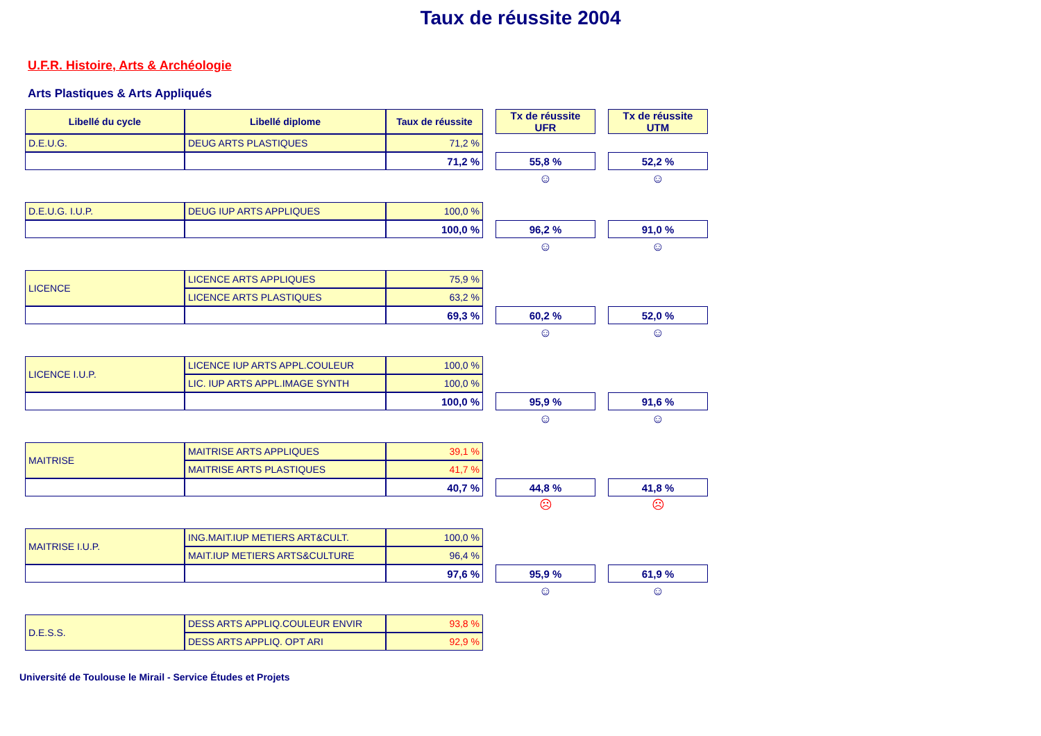Taux de réussite 2004
U.F.R. Histoire, Arts & Archéologie
Arts Plastiques & Arts Appliqués
| Libellé du cycle | Libellé diplome | Taux de réussite | | Tx de réussite UFR | | Tx de réussite UTM |
| D.E.U.G. | DEUG ARTS PLASTIQUES | 71,2 % | | | | |
| | | 71,2 % | | 55,8 % | | 52,2 % |
| | | | | ☺ | | ☺ |
| D.E.U.G. I.U.P. | DEUG IUP ARTS APPLIQUES | 100,0 % | | | | |
| | | 100,0 % | | 96,2 % | | 91,0 % |
| | | | | ☺ | | ☺ |
| LICENCE | LICENCE ARTS APPLIQUES | 75,9 % | | | | |
| | LICENCE ARTS PLASTIQUES | 63,2 % | | | | |
| | | 69,3 % | | 60,2 % | | 52,0 % |
| | | | | ☺ | | ☺ |
| LICENCE I.U.P. | LICENCE IUP ARTS APPL.COULEUR | 100,0 % | | | | |
| | LIC. IUP ARTS APPL.IMAGE SYNTH | 100,0 % | | | | |
| | | 100,0 % | | 95,9 % | | 91,6 % |
| | | | | ☺ | | ☺ |
| MAITRISE | MAITRISE ARTS APPLIQUES | 39,1 % | | | | |
| | MAITRISE ARTS PLASTIQUES | 41,7 % | | | | |
| | | 40,7 % | | 44,8 % | | 41,8 % |
| | | | | ☹ | | ☹ |
| MAITRISE I.U.P. | ING.MAIT.IUP METIERS ART&CULT. | 100,0 % | | | | |
| | MAIT.IUP METIERS ARTS&CULTURE | 96,4 % | | | | |
| | | 97,6 % | | 95,9 % | | 61,9 % |
| | | | | ☺ | | ☺ |
| D.E.S.S. | DESS ARTS APPLIQ.COULEUR ENVIR | 93,8 % | | | | |
| | DESS ARTS APPLIQ. OPT ARI | 92,9 % | | | | |
Université de Toulouse le Mirail - Service Études et Projets